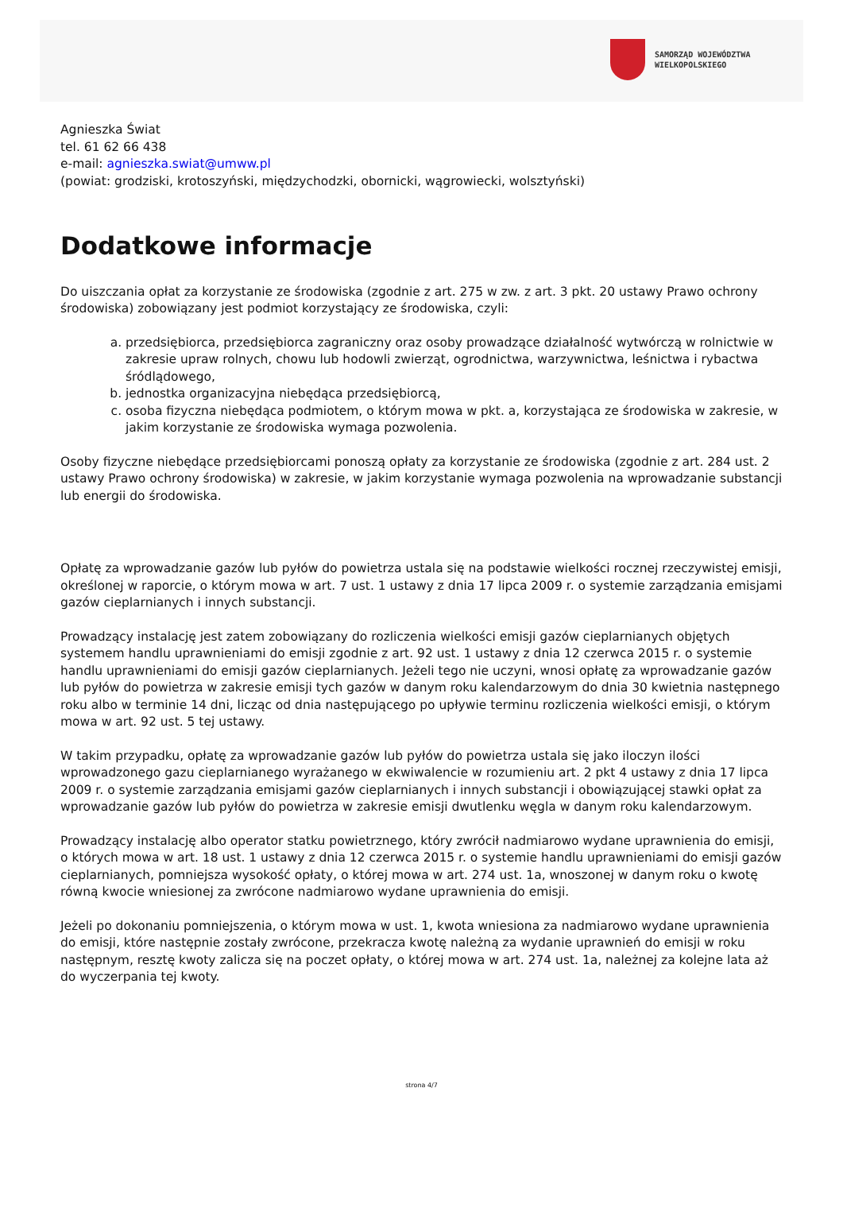SAMORZĄD WOJEWÓDZTWA
WIELKOPOLSKIEGO
Agnieszka Świat
tel. 61 62 66 438
e-mail: agnieszka.swiat@umww.pl
(powiat: grodziski, krotoszyński, międzychodzki, obornicki, wągrowiecki, wolsztyński)
Dodatkowe informacje
Do uiszczania opłat za korzystanie ze środowiska (zgodnie z art. 275 w zw. z art. 3 pkt. 20 ustawy Prawo ochrony środowiska) zobowiązany jest podmiot korzystający ze środowiska, czyli:
a. przedsiębiorca, przedsiębiorca zagraniczny oraz osoby prowadzące działalność wytwórczą w rolnictwie w zakresie upraw rolnych, chowu lub hodowli zwierząt, ogrodnictwa, warzywnictwa, leśnictwa i rybactwa śródlądowego,
b. jednostka organizacyjna niebędąca przedsiębiorcą,
c. osoba fizyczna niebędąca podmiotem, o którym mowa w pkt. a, korzystająca ze środowiska w zakresie, w jakim korzystanie ze środowiska wymaga pozwolenia.
Osoby fizyczne niebędące przedsiębiorcami ponoszą opłaty za korzystanie ze środowiska (zgodnie z art. 284 ust. 2 ustawy Prawo ochrony środowiska) w zakresie, w jakim korzystanie wymaga pozwolenia na wprowadzanie substancji lub energii do środowiska.
Opłatę za wprowadzanie gazów lub pyłów do powietrza ustala się na podstawie wielkości rocznej rzeczywistej emisji, określonej w raporcie, o którym mowa w art. 7 ust. 1 ustawy z dnia 17 lipca 2009 r. o systemie zarządzania emisjami gazów cieplarnianych i innych substancji.
Prowadzący instalację jest zatem zobowiązany do rozliczenia wielkości emisji gazów cieplarnianych objętych systemem handlu uprawnieniami do emisji zgodnie z art. 92 ust. 1 ustawy z dnia 12 czerwca 2015 r. o systemie handlu uprawnieniami do emisji gazów cieplarnianych. Jeżeli tego nie uczyni, wnosi opłatę za wprowadzanie gazów lub pyłów do powietrza w zakresie emisji tych gazów w danym roku kalendarzowym do dnia 30 kwietnia następnego roku albo w terminie 14 dni, licząc od dnia następującego po upływie terminu rozliczenia wielkości emisji, o którym mowa w art. 92 ust. 5 tej ustawy.
W takim przypadku, opłatę za wprowadzanie gazów lub pyłów do powietrza ustala się jako iloczyn ilości wprowadzonego gazu cieplarnianego wyrażanego w ekwiwalencie w rozumieniu art. 2 pkt 4 ustawy z dnia 17 lipca 2009 r. o systemie zarządzania emisjami gazów cieplarnianych i innych substancji i obowiązującej stawki opłat za wprowadzanie gazów lub pyłów do powietrza w zakresie emisji dwutlenku węgla w danym roku kalendarzowym.
Prowadzący instalację albo operator statku powietrznego, który zwrócił nadmiarowo wydane uprawnienia do emisji, o których mowa w art. 18 ust. 1 ustawy z dnia 12 czerwca 2015 r. o systemie handlu uprawnieniami do emisji gazów cieplarnianych, pomniejsza wysokość opłaty, o której mowa w art. 274 ust. 1a, wnoszonej w danym roku o kwotę równą kwocie wniesionej za zwrócone nadmiarowo wydane uprawnienia do emisji.
Jeżeli po dokonaniu pomniejszenia, o którym mowa w ust. 1, kwota wniesiona za nadmiarowo wydane uprawnienia do emisji, które następnie zostały zwrócone, przekracza kwotę należną za wydanie uprawnień do emisji w roku następnym, resztę kwoty zalicza się na poczet opłaty, o której mowa w art. 274 ust. 1a, należnej za kolejne lata aż do wyczerpania tej kwoty.
strona 4/7